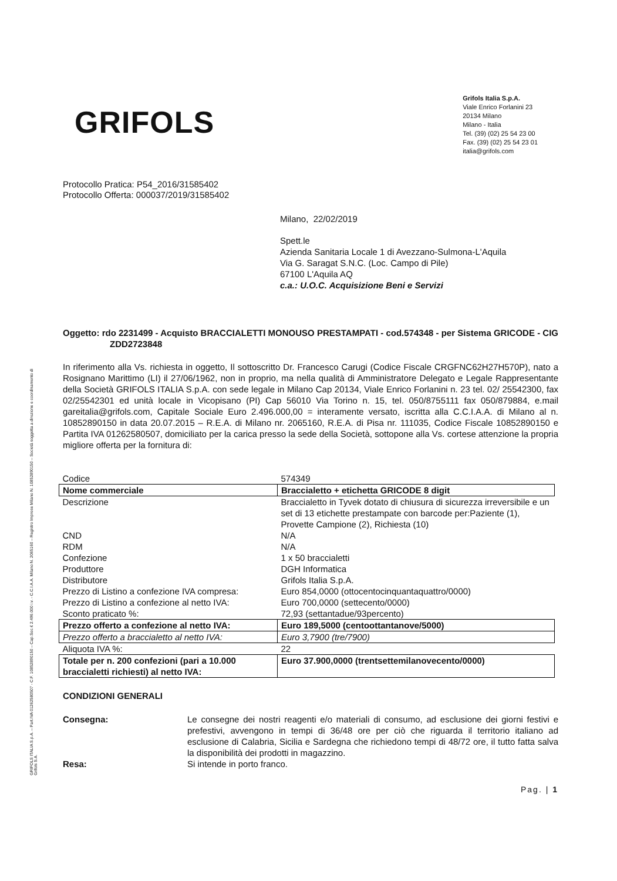GRIFOLS ITALIA S.p.A. – Part.IVA 01262580507 - C.F. 10852890150 – Cap.Soc.€ 2.496.000 i.v. - C.C.I.A.A. Milano N. 2065160 – Registro Imprese Milano N. 10852890150 – Società soggetta a direzione e coordinamento di Grifols S.A.
GRIFOLS
Grifols Italia S.p.A.
Viale Enrico Forlanini 23
20134 Milano
Milano - Italia
Tel. (39) (02) 25 54 23 00
Fax. (39) (02) 25 54 23 01
italia@grifols.com
Protocollo Pratica: P54_2016/31585402
Protocollo Offerta: 000037/2019/31585402
Milano, 22/02/2019
Spett.le
Azienda Sanitaria Locale 1 di Avezzano-Sulmona-L'Aquila
Via G. Saragat S.N.C. (Loc. Campo di Pile)
67100 L'Aquila AQ
c.a.: U.O.C. Acquisizione Beni e Servizi
Oggetto: rdo 2231499 - Acquisto BRACCIALETTI MONOUSO PRESTAMPATI - cod.574348 - per Sistema GRICODE - CIG ZDD2723848
In riferimento alla Vs. richiesta in oggetto, Il sottoscritto Dr. Francesco Carugi (Codice Fiscale CRGFNC62H27H570P), nato a Rosignano Marittimo (LI) il 27/06/1962, non in proprio, ma nella qualità di Amministratore Delegato e Legale Rappresentante della Società GRIFOLS ITALIA S.p.A. con sede legale in Milano Cap 20134, Viale Enrico Forlanini n. 23 tel. 02/ 25542300, fax 02/25542301 ed unità locale in Vicopisano (PI) Cap 56010 Via Torino n. 15, tel. 050/8755111 fax 050/879884, e.mail gareitalia@grifols.com, Capitale Sociale Euro 2.496.000,00 = interamente versato, iscritta alla C.C.I.A.A. di Milano al n. 10852890150 in data 20.07.2015 – R.E.A. di Milano nr. 2065160, R.E.A. di Pisa nr. 111035, Codice Fiscale 10852890150 e Partita IVA 01262580507, domiciliato per la carica presso la sede della Società, sottopone alla Vs. cortese attenzione la propria migliore offerta per la fornitura di:
| Codice | 574349 |
| Nome commerciale | Braccialetto + etichetta GRICODE 8 digit |
| Descrizione | Braccialetto in Tyvek dotato di chiusura di sicurezza irreversibile e un set di 13 etichette prestampate con barcode per:Paziente (1), Provette Campione (2), Richiesta (10) |
| CND | N/A |
| RDM | N/A |
| Confezione | 1 x 50 braccialetti |
| Produttore | DGH Informatica |
| Distributore | Grifols Italia S.p.A. |
| Prezzo di Listino a confezione IVA compresa: | Euro 854,0000 (ottocentocinquantaquattro/0000) |
| Prezzo di Listino a confezione al netto IVA: | Euro 700,0000 (settecento/0000) |
| Sconto praticato %: | 72,93 (settantadue/93percento) |
| Prezzo offerto a confezione al netto IVA: | Euro 189,5000 (centoottantanove/5000) |
| Prezzo offerto a braccialetto al netto IVA: | Euro 3,7900 (tre/7900) |
| Aliquota IVA %: | 22 |
| Totale per n. 200 confezioni (pari a 10.000 braccialetti richiesti) al netto IVA: | Euro 37.900,0000 (trentsettemilanovecento/0000) |
CONDIZIONI GENERALI
Consegna:
Le consegne dei nostri reagenti e/o materiali di consumo, ad esclusione dei giorni festivi e prefestivi, avvengono in tempi di 36/48 ore per ciò che riguarda il territorio italiano ad esclusione di Calabria, Sicilia e Sardegna che richiedono tempi di 48/72 ore, il tutto fatta salva la disponibilità dei prodotti in magazzino.
Resa:
Si intende in porto franco.
Pag. | 1